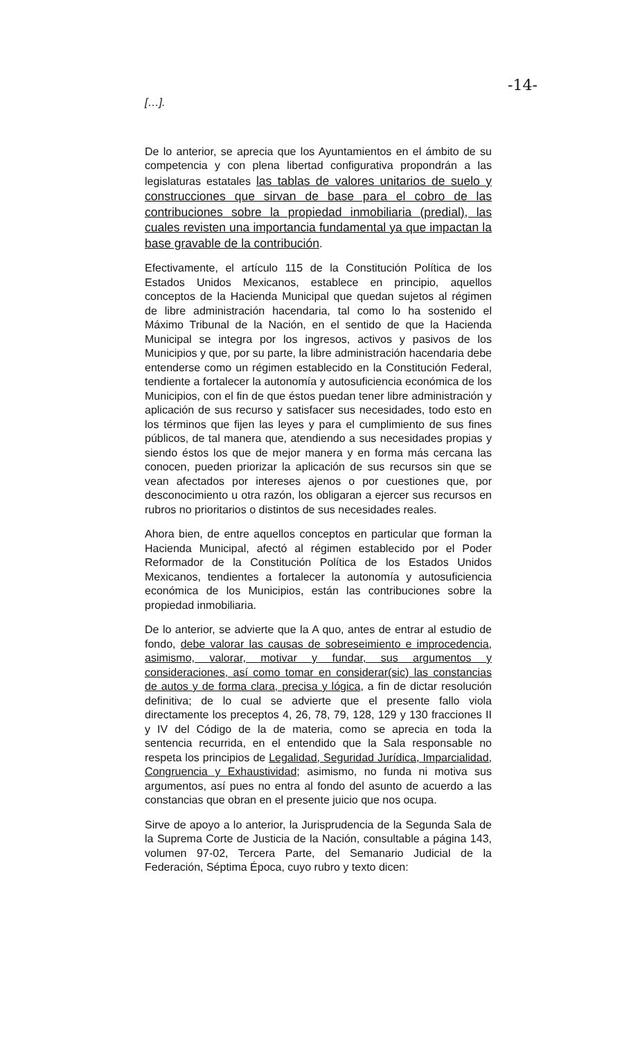-14-
[…].
De lo anterior, se aprecia que los Ayuntamientos en el ámbito de su competencia y con plena libertad configurativa propondrán a las legislaturas estatales las tablas de valores unitarios de suelo y construcciones que sirvan de base para el cobro de las contribuciones sobre la propiedad inmobiliaria (predial), las cuales revisten una importancia fundamental ya que impactan la base gravable de la contribución.
Efectivamente, el artículo 115 de la Constitución Política de los Estados Unidos Mexicanos, establece en principio, aquellos conceptos de la Hacienda Municipal que quedan sujetos al régimen de libre administración hacendaria, tal como lo ha sostenido el Máximo Tribunal de la Nación, en el sentido de que la Hacienda Municipal se integra por los ingresos, activos y pasivos de los Municipios y que, por su parte, la libre administración hacendaria debe entenderse como un régimen establecido en la Constitución Federal, tendiente a fortalecer la autonomía y autosuficiencia económica de los Municipios, con el fin de que éstos puedan tener libre administración y aplicación de sus recurso y satisfacer sus necesidades, todo esto en los términos que fijen las leyes y para el cumplimiento de sus fines públicos, de tal manera que, atendiendo a sus necesidades propias y siendo éstos los que de mejor manera y en forma más cercana las conocen, pueden priorizar la aplicación de sus recursos sin que se vean afectados por intereses ajenos o por cuestiones que, por desconocimiento u otra razón, los obligaran a ejercer sus recursos en rubros no prioritarios o distintos de sus necesidades reales.
Ahora bien, de entre aquellos conceptos en particular que forman la Hacienda Municipal, afectó al régimen establecido por el Poder Reformador de la Constitución Política de los Estados Unidos Mexicanos, tendientes a fortalecer la autonomía y autosuficiencia económica de los Municipios, están las contribuciones sobre la propiedad inmobiliaria.
De lo anterior, se advierte que la A quo, antes de entrar al estudio de fondo, debe valorar las causas de sobreseimiento e improcedencia, asimismo, valorar, motivar y fundar, sus argumentos y consideraciones, así como tomar en considerar(sic) las constancias de autos y de forma clara, precisa y lógica, a fin de dictar resolución definitiva; de lo cual se advierte que el presente fallo viola directamente los preceptos 4, 26, 78, 79, 128, 129 y 130 fracciones II y IV del Código de la de materia, como se aprecia en toda la sentencia recurrida, en el entendido que la Sala responsable no respeta los principios de Legalidad, Seguridad Jurídica, Imparcialidad, Congruencia y Exhaustividad; asimismo, no funda ni motiva sus argumentos, así pues no entra al fondo del asunto de acuerdo a las constancias que obran en el presente juicio que nos ocupa.
Sirve de apoyo a lo anterior, la Jurisprudencia de la Segunda Sala de la Suprema Corte de Justicia de la Nación, consultable a página 143, volumen 97-02, Tercera Parte, del Semanario Judicial de la Federación, Séptima Época, cuyo rubro y texto dicen: